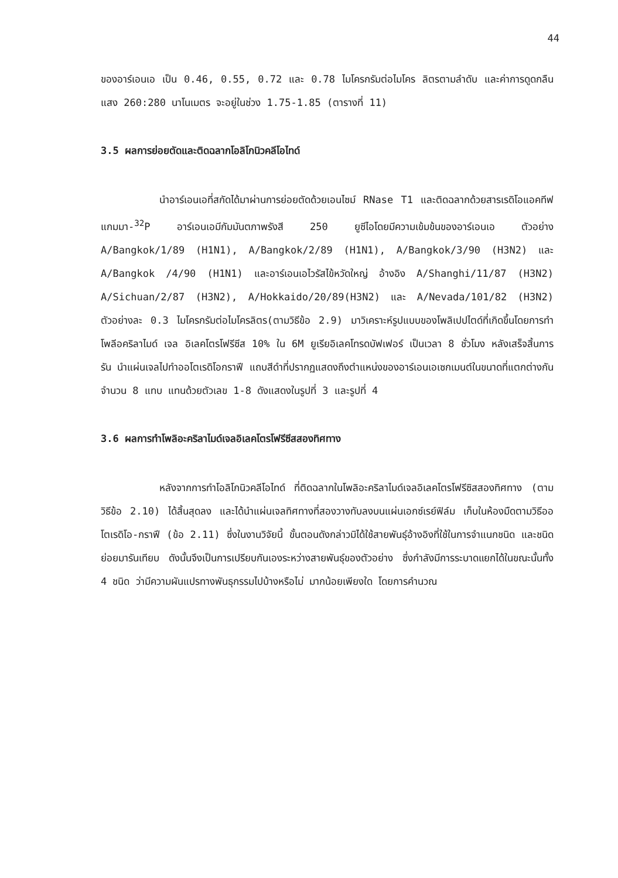44
ของอาร์เอนเอ เป็น 0.46, 0.55, 0.72 และ 0.78 ไมโครกรัมต่อไมโคร ลิตรตามลำดับ และค่าการดูดกลืนแสง 260:280 นาโนเมตร จะอยู่ในช่วง 1.75-1.85 (ตารางที่ 11)
3.5 ผลการย่อยตัดและติดฉลากโอลิโกนิวคลีโอไทด์
นำอาร์เอนเอที่สกัดได้มาผ่านการย่อยตัดด้วยเอนไซม์ RNase T1 และติดฉลากด้วยสารเรดิโอแอคทีฟ แกมมา-<sup>32</sup>P อาร์เอนเอมีกัมมันตภาพรังสี 250 ยูซีไอโดยมีความเข้มข้นของอาร์เอนเอ ตัวอย่าง A/Bangkok/1/89 (H1N1), A/Bangkok/2/89 (H1N1), A/Bangkok/3/90 (H3N2) และ A/Bangkok /4/90 (H1N1) และอาร์เอนเอไวรัสไข้หวัดใหญ่ อ้างอิง A/Shanghi/11/87 (H3N2) A/Sichuan/2/87 (H3N2), A/Hokkaido/20/89(H3N2) และ A/Nevada/101/82 (H3N2) ตัวอย่างละ 0.3 ไมโครกรัมต่อไมโครลิตร(ตามวิธีข้อ 2.9) มาวิเคราะห์รูปแบบของโพลิเปปไตด์ที่เกิดขึ้นโดยการทำโพลีอคริลาไมด์ เจล อิเลคโตรโฟรีซีส 10% ใน 6M ยูเรียอิเลคโทรดบัฟเฟอร์ เป็นเวลา 8 ชั่วโมง หลังเสร็จสิ้นการรัน นำแผ่นเจลไปทำออโตเรดิโอกราฟี แถบสีดำที่ปรากฏแสดงถึงตำแหน่งของอาร์เอนเอเซกเมนต์ในขนาดที่แตกต่างกัน จำนวน 8 แทบ แทนด้วยตัวเลข 1-8 ดังแสดงในรูปที่ 3 และรูปที่ 4
3.6 ผลการทำโพลิอะคริลาไมด์เจลอิเลคโตรโฟรีซีสสองทิศทาง
หลังจากการทำโอลิโกนิวคลีโอไทด์ ที่ติดฉลากในโพลิอะคริลาไมด์เจลอิเลคโตรโฟรีซิสสองทิศทาง (ตามวิธีข้อ 2.10) ได้สิ้นสุดลง และได้นำแผ่นเจลทิศทางที่สองวางทับลงบนแผ่นเอกซ์เรย์ฟิล์ม เก็บในห้องมืดตามวิธีออโตเรดิโอ-กราฟี (ข้อ 2.11) ซึ่งในงานวิจัยนี้ ขั้นตอนดังกล่าวมิได้ใช้สายพันธุ์อ้างอิงที่ใช้ในการจำแนกชนิด และชนิดย่อยมารันเทียบ ดังนั้นจึงเป็นการเปรียบกันเองระหว่างสายพันธุ์ของตัวอย่าง ซึ่งกำลังมีการระบาดแยกได้ในขณะนั้นทั้ง 4 ชนิด ว่ามีความผันแปรทางพันธุกรรมไปบ้างหรือไม่ มากน้อยเพียงใด โดยการคำนวณ